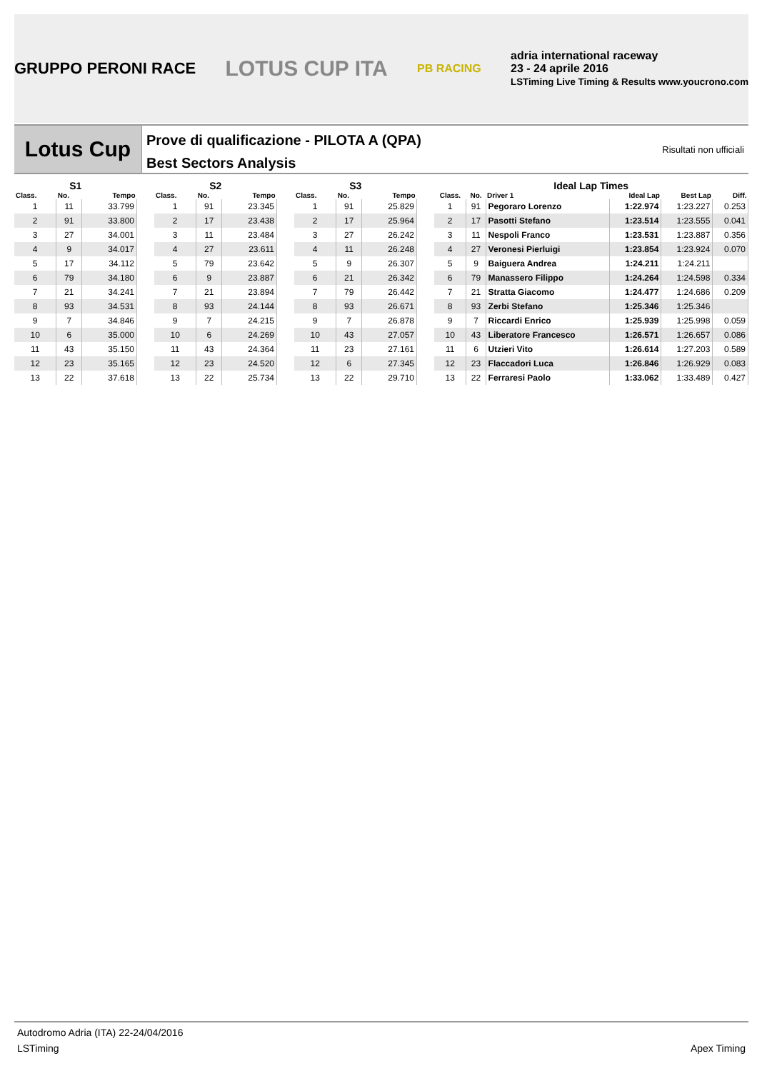GRUPPO PERONI RACE LOTUS CUP ITA PB RACING adria international raceway
23 - 24 aprile 2016
LSTiming Live Timing & Results www.youcrono.com
Lotus Cup
Prove di qualificazione - PILOTA A (QPA)
Best Sectors Analysis
Risultati non ufficiali
| S1 | | |
| --- | --- | --- |
| Class. | No. | Tempo |
| 1 | 11 | 33.799 |
| 2 | 91 | 33.800 |
| 3 | 27 | 34.001 |
| 4 | 9 | 34.017 |
| 5 | 17 | 34.112 |
| 6 | 79 | 34.180 |
| 7 | 21 | 34.241 |
| 8 | 93 | 34.531 |
| 9 | 7 | 34.846 |
| 10 | 6 | 35.000 |
| 11 | 43 | 35.150 |
| 12 | 23 | 35.165 |
| 13 | 22 | 37.618 |
| S2 | | |
| --- | --- | --- |
| Class. | No. | Tempo |
| 1 | 91 | 23.345 |
| 2 | 17 | 23.438 |
| 3 | 11 | 23.484 |
| 4 | 27 | 23.611 |
| 5 | 79 | 23.642 |
| 6 | 9 | 23.887 |
| 7 | 21 | 23.894 |
| 8 | 93 | 24.144 |
| 9 | 7 | 24.215 |
| 10 | 6 | 24.269 |
| 11 | 43 | 24.364 |
| 12 | 23 | 24.520 |
| 13 | 22 | 25.734 |
| S3 | | |
| --- | --- | --- |
| Class. | No. | Tempo |
| 1 | 91 | 25.829 |
| 2 | 17 | 25.964 |
| 3 | 27 | 26.242 |
| 4 | 11 | 26.248 |
| 5 | 9 | 26.307 |
| 6 | 21 | 26.342 |
| 7 | 79 | 26.442 |
| 8 | 93 | 26.671 |
| 9 | 7 | 26.878 |
| 10 | 43 | 27.057 |
| 11 | 23 | 27.161 |
| 12 | 6 | 27.345 |
| 13 | 22 | 29.710 |
| Ideal Lap Times | | | | | |
| --- | --- | --- | --- | --- | --- |
| Class. | No. | Driver 1 | Ideal Lap | Best Lap | Diff. |
| 1 | 91 | Pegoraro Lorenzo | 1:22.974 | 1:23.227 | 0.253 |
| 2 | 17 | Pasotti Stefano | 1:23.514 | 1:23.555 | 0.041 |
| 3 | 11 | Nespoli Franco | 1:23.531 | 1:23.887 | 0.356 |
| 4 | 27 | Veronesi Pierluigi | 1:23.854 | 1:23.924 | 0.070 |
| 5 | 9 | Baiguera Andrea | 1:24.211 | 1:24.211 | |
| 6 | 79 | Manassero Filippo | 1:24.264 | 1:24.598 | 0.334 |
| 7 | 21 | Stratta Giacomo | 1:24.477 | 1:24.686 | 0.209 |
| 8 | 93 | Zerbi Stefano | 1:25.346 | 1:25.346 | |
| 9 | 7 | Riccardi Enrico | 1:25.939 | 1:25.998 | 0.059 |
| 10 | 43 | Liberatore Francesco | 1:26.571 | 1:26.657 | 0.086 |
| 11 | 6 | Utzieri Vito | 1:26.614 | 1:27.203 | 0.589 |
| 12 | 23 | Flaccadori Luca | 1:26.846 | 1:26.929 | 0.083 |
| 13 | 22 | Ferraresi Paolo | 1:33.062 | 1:33.489 | 0.427 |
Autodromo Adria (ITA) 22-24/04/2016
LSTiming Apex Timing